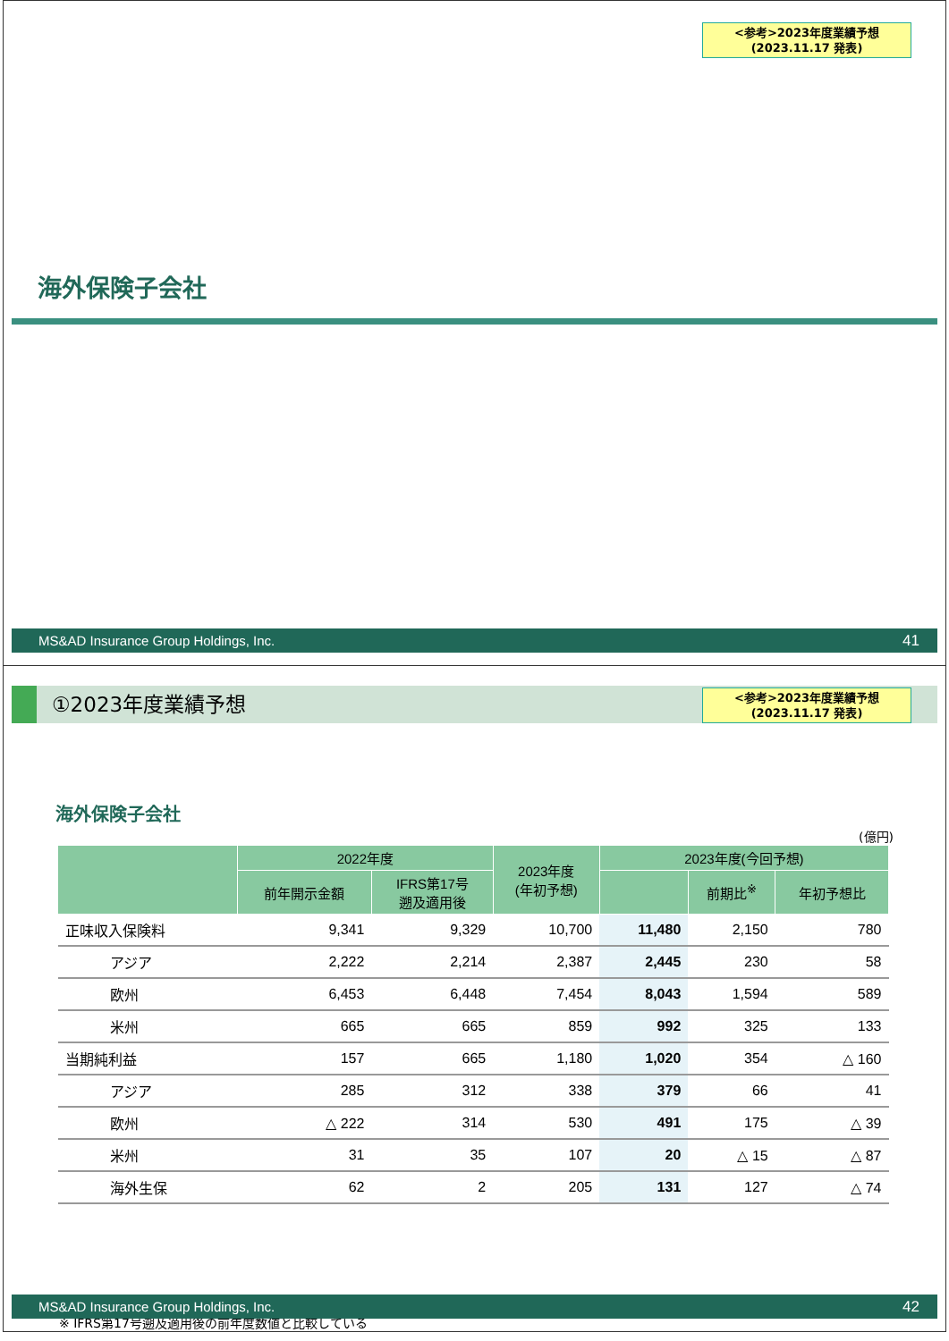<参考>2023年度業績予想
(2023.11.17 発表)
海外保険子会社
MS&AD Insurance Group Holdings, Inc. 41
①2023年度業績予想
<参考>2023年度業績予想
(2023.11.17 発表)
海外保険子会社
(億円)
| | 2022年度 | | 2023年度 (年初予想) | 2023年度(今回予想) | | |
| --- | --- | --- | --- | --- | --- | --- |
| | 前年開示金額 | IFRS第17号 遡及適用後 | | | 前期比<sup>※</sup> | 年初予想比 |
| 正味収入保険料 | 9,341 | 9,329 | 10,700 | 11,480 | 2,150 | 780 |
| アジア | 2,222 | 2,214 | 2,387 | 2,445 | 230 | 58 |
| 欧州 | 6,453 | 6,448 | 7,454 | 8,043 | 1,594 | 589 |
| 米州 | 665 | 665 | 859 | 992 | 325 | 133 |
| 当期純利益 | 157 | 665 | 1,180 | 1,020 | 354 | △ 160 |
| アジア | 285 | 312 | 338 | 379 | 66 | 41 |
| 欧州 | △ 222 | 314 | 530 | 491 | 175 | △ 39 |
| 米州 | 31 | 35 | 107 | 20 | △ 15 | △ 87 |
| 海外生保 | 62 | 2 | 205 | 131 | 127 | △ 74 |
※ IFRS第17号遡及適用後の前年度数値と比較している
MS&AD Insurance Group Holdings, Inc. 42